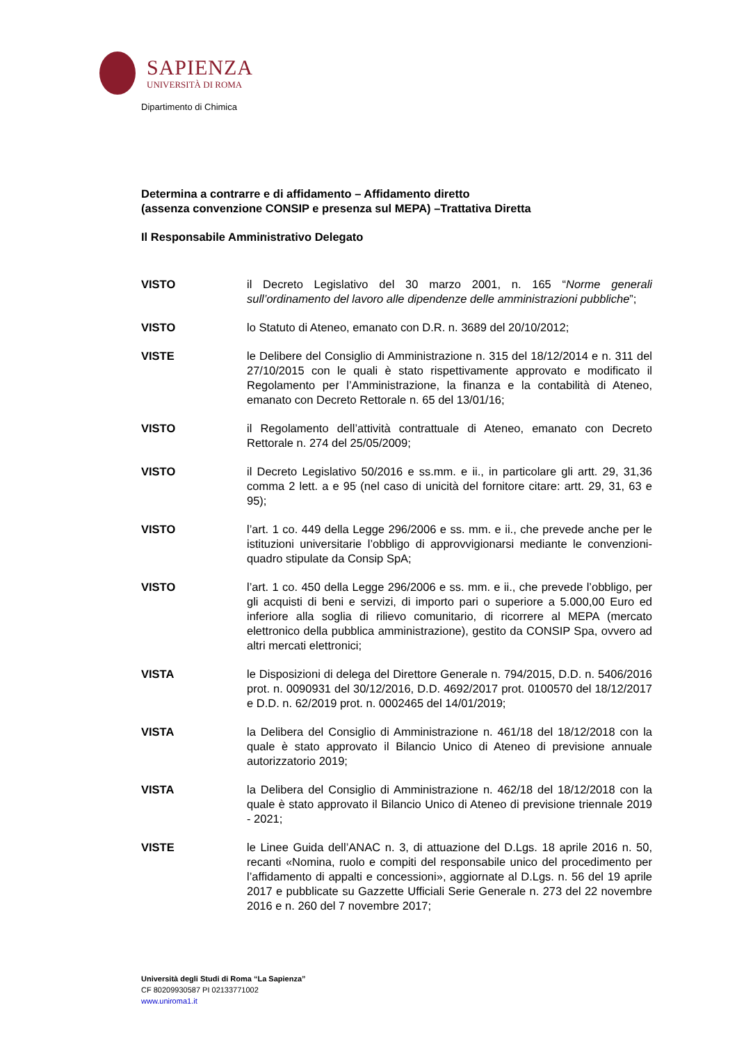SAPIENZA
UNIVERSITÀ DI ROMA
Dipartimento di Chimica
Determina a contrarre e di affidamento – Affidamento diretto
(assenza convenzione CONSIP e presenza sul MEPA) –Trattativa Diretta
Il Responsabile Amministrativo Delegato
VISTO il Decreto Legislativo del 30 marzo 2001, n. 165 “Norme generali sull’ordinamento del lavoro alle dipendenze delle amministrazioni pubbliche”;
VISTO lo Statuto di Ateneo, emanato con D.R. n. 3689 del 20/10/2012;
VISTE le Delibere del Consiglio di Amministrazione n. 315 del 18/12/2014 e n. 311 del 27/10/2015 con le quali è stato rispettivamente approvato e modificato il Regolamento per l’Amministrazione, la finanza e la contabilità di Ateneo, emanato con Decreto Rettorale n. 65 del 13/01/16;
VISTO il Regolamento dell’attività contrattuale di Ateneo, emanato con Decreto Rettorale n. 274 del 25/05/2009;
VISTO il Decreto Legislativo 50/2016 e ss.mm. e ii., in particolare gli artt. 29, 31,36 comma 2 lett. a e 95 (nel caso di unicità del fornitore citare: artt. 29, 31, 63 e 95);
VISTO l’art. 1 co. 449 della Legge 296/2006 e ss. mm. e ii., che prevede anche per le istituzioni universitarie l’obbligo di approvvigionarsi mediante le convenzioni-quadro stipulate da Consip SpA;
VISTO l’art. 1 co. 450 della Legge 296/2006 e ss. mm. e ii., che prevede l’obbligo, per gli acquisti di beni e servizi, di importo pari o superiore a 5.000,00 Euro ed inferiore alla soglia di rilievo comunitario, di ricorrere al MEPA (mercato elettronico della pubblica amministrazione), gestito da CONSIP Spa, ovvero ad altri mercati elettronici;
VISTA le Disposizioni di delega del Direttore Generale n. 794/2015, D.D. n. 5406/2016 prot. n. 0090931 del 30/12/2016, D.D. 4692/2017 prot. 0100570 del 18/12/2017 e D.D. n. 62/2019 prot. n. 0002465 del 14/01/2019;
VISTA la Delibera del Consiglio di Amministrazione n. 461/18 del 18/12/2018 con la quale è stato approvato il Bilancio Unico di Ateneo di previsione annuale autorizzatorio 2019;
VISTA la Delibera del Consiglio di Amministrazione n. 462/18 del 18/12/2018 con la quale è stato approvato il Bilancio Unico di Ateneo di previsione triennale 2019 - 2021;
VISTE le Linee Guida dell’ANAC n. 3, di attuazione del D.Lgs. 18 aprile 2016 n. 50, recanti «Nomina, ruolo e compiti del responsabile unico del procedimento per l’affidamento di appalti e concessioni», aggiornate al D.Lgs. n. 56 del 19 aprile 2017 e pubblicate su Gazzette Ufficiali Serie Generale n. 273 del 22 novembre 2016 e n. 260 del 7 novembre 2017;
Università degli Studi di Roma “La Sapienza”
CF 80209930587 PI 02133771002
www.uniroma1.it